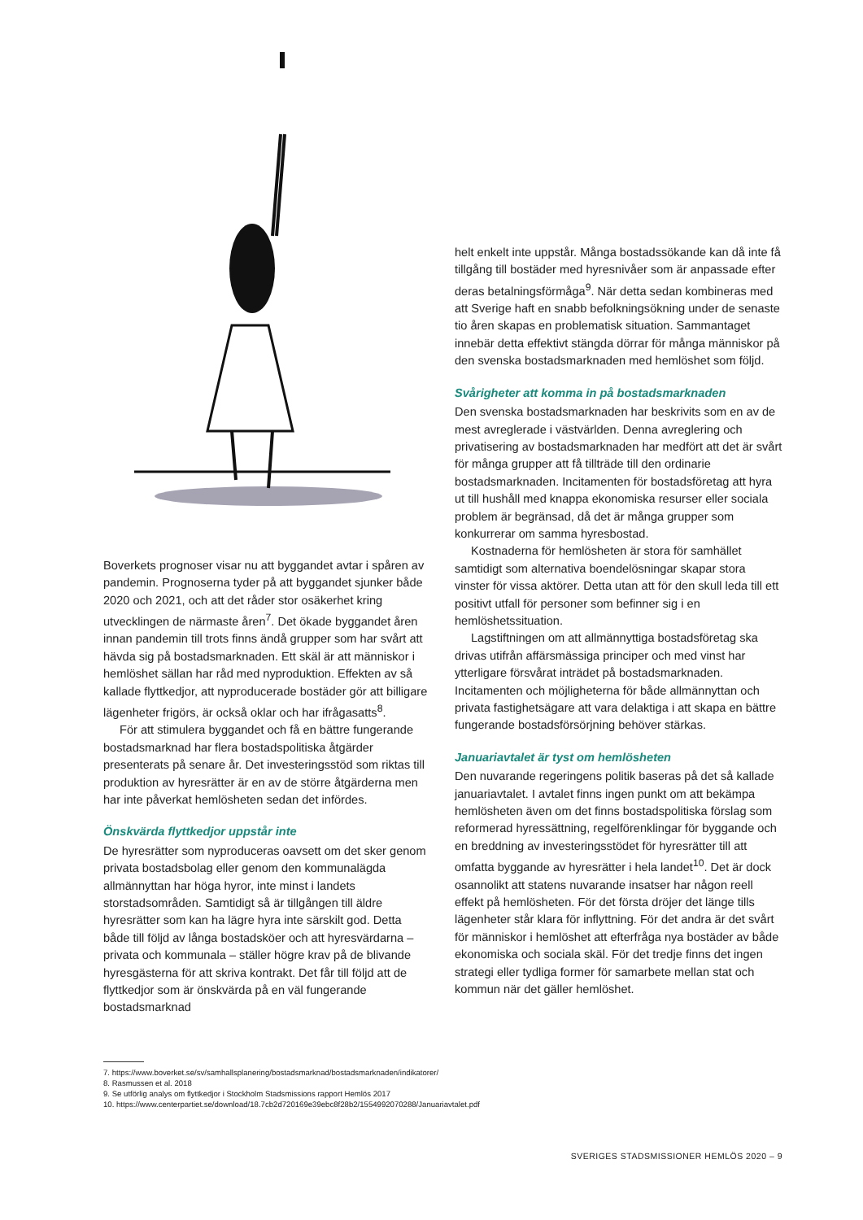Boverkets prognoser visar nu att byggandet avtar i spåren av pandemin. Prognoserna tyder på att byggandet sjunker både 2020 och 2021, och att det råder stor osäkerhet kring utvecklingen de närmaste åren<sup>7</sup>. Det ökade byggandet åren innan pandemin till trots finns ändå grupper som har svårt att hävda sig på bostadsmarknaden. Ett skäl är att människor i hemlöshet sällan har råd med nyproduktion. Effekten av så kallade flyttkedjor, att nyproducerade bostäder gör att billigare lägenheter frigörs, är också oklar och har ifrågasatts<sup>8</sup>.
För att stimulera byggandet och få en bättre fungerande bostadsmarknad har flera bostadspolitiska åtgärder presenterats på senare år. Det investeringsstöd som riktas till produktion av hyresrätter är en av de större åtgärderna men har inte påverkat hemlösheten sedan det infördes.
Önskvärda flyttkedjor uppstår inte
De hyresrätter som nyproduceras oavsett om det sker genom privata bostadsbolag eller genom den kommunalägda allmännyttan har höga hyror, inte minst i landets storstadsområden. Samtidigt så är tillgången till äldre hyresrätter som kan ha lägre hyra inte särskilt god. Detta både till följd av långa bostadsköer och att hyresvärdarna – privata och kommunala – ställer högre krav på de blivande hyresgästerna för att skriva kontrakt. Det får till följd att de flyttkedjor som är önskvärda på en väl fungerande bostadsmarknad
helt enkelt inte uppstår. Många bostadssökande kan då inte få tillgång till bostäder med hyresnivåer som är anpassade efter deras betalningsförmåga<sup>9</sup>. När detta sedan kombineras med att Sverige haft en snabb befolkningsökning under de senaste tio åren skapas en problematisk situation. Sammantaget innebär detta effektivt stängda dörrar för många människor på den svenska bostadsmarknaden med hemlöshet som följd.
Svårigheter att komma in på bostadsmarknaden
Den svenska bostadsmarknaden har beskrivits som en av de mest avreglerade i västvärlden. Denna avreglering och privatisering av bostadsmarknaden har medfört att det är svårt för många grupper att få tillträde till den ordinarie bostadsmarknaden. Incitamenten för bostadsföretag att hyra ut till hushåll med knappa ekonomiska resurser eller sociala problem är begränsad, då det är många grupper som konkurrerar om samma hyresbostad.
Kostnaderna för hemlösheten är stora för samhället samtidigt som alternativa boendelösningar skapar stora vinster för vissa aktörer. Detta utan att för den skull leda till ett positivt utfall för personer som befinner sig i en hemlöshetssituation.
Lagstiftningen om att allmännyttiga bostadsföretag ska drivas utifrån affärsmässiga principer och med vinst har ytterligare försvårat inträdet på bostadsmarknaden. Incitamenten och möjligheterna för både allmännyttan och privata fastighetsägare att vara delaktiga i att skapa en bättre fungerande bostadsförsörjning behöver stärkas.
Januariavtalet är tyst om hemlösheten
Den nuvarande regeringens politik baseras på det så kallade januariavtalet. I avtalet finns ingen punkt om att bekämpa hemlösheten även om det finns bostadspolitiska förslag som reformerad hyressättning, regelförenklingar för byggande och en breddning av investeringsstödet för hyresrätter till att omfatta byggande av hyresrätter i hela landet<sup>10</sup>. Det är dock osannolikt att statens nuvarande insatser har någon reell effekt på hemlösheten. För det första dröjer det länge tills lägenheter står klara för inflyttning. För det andra är det svårt för människor i hemlöshet att efterfråga nya bostäder av både ekonomiska och sociala skäl. För det tredje finns det ingen strategi eller tydliga former för samarbete mellan stat och kommun när det gäller hemlöshet.
7. https://www.boverket.se/sv/samhallsplanering/bostadsmarknad/bostadsmarknaden/indikatorer/
8. Rasmussen et al. 2018
9. Se utförlig analys om flyttkedjor i Stockholm Stadsmissions rapport Hemlös 2017
10. https://www.centerpartiet.se/download/18.7cb2d720169e39ebc8f28b2/1554992070288/Januariavtalet.pdf
SVERIGES STADSMISSIONER HEMLÖS 2020 – 9